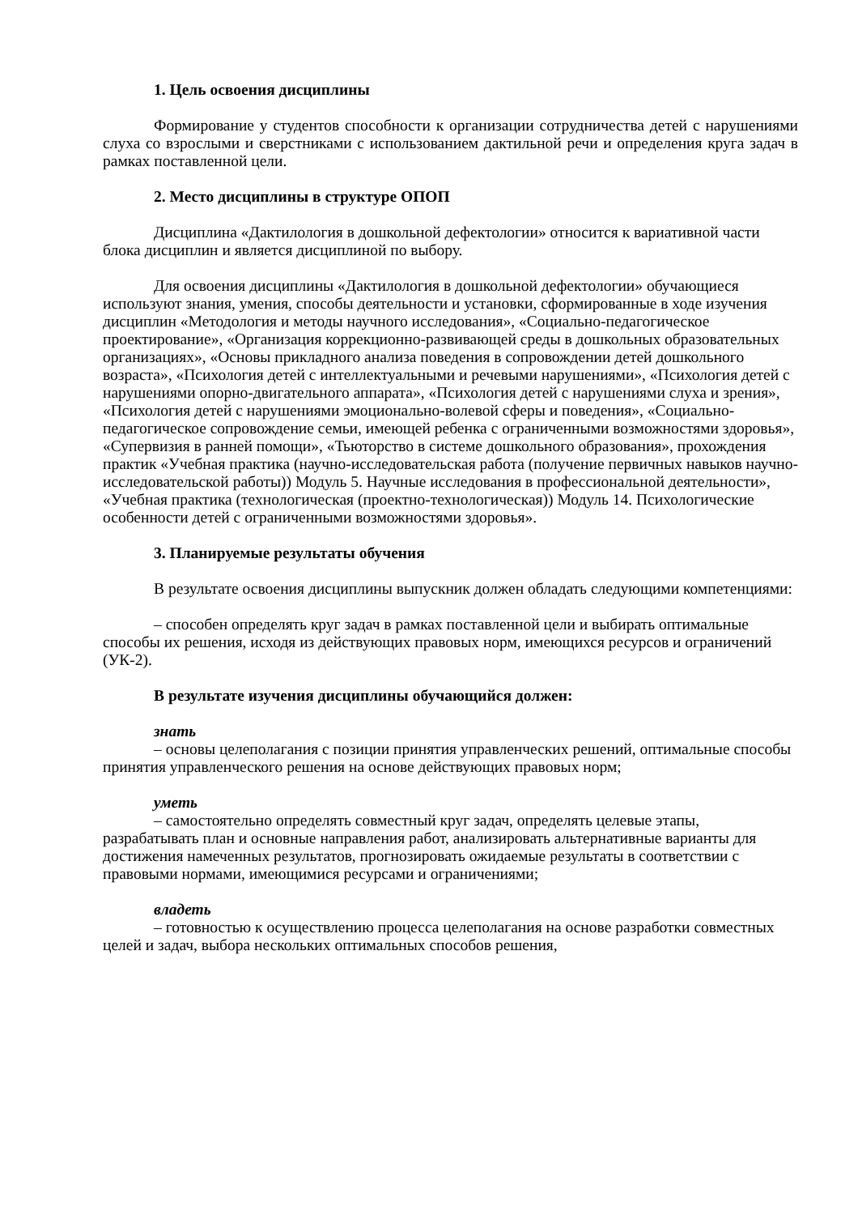1. Цель освоения дисциплины
Формирование у студентов способности к организации сотрудничества детей с нарушениями слуха со взрослыми и сверстниками с использованием дактильной речи и определения круга задач в рамках поставленной цели.
2. Место дисциплины в структуре ОПОП
Дисциплина «Дактилология в дошкольной дефектологии» относится к вариативной части блока дисциплин и является дисциплиной по выбору.
Для освоения дисциплины «Дактилология в дошкольной дефектологии» обучающиеся используют знания, умения, способы деятельности и установки, сформированные в ходе изучения дисциплин «Методология и методы научного исследования», «Социально-педагогическое проектирование», «Организация коррекционно-развивающей среды в дошкольных образовательных организациях», «Основы прикладного анализа поведения в сопровождении детей дошкольного возраста», «Психология детей с интеллектуальными и речевыми нарушениями», «Психология детей с нарушениями опорно-двигательного аппарата», «Психология детей с нарушениями слуха и зрения», «Психология детей с нарушениями эмоционально-волевой сферы и поведения», «Социально-педагогическое сопровождение семьи, имеющей ребенка с ограниченными возможностями здоровья», «Супервизия в ранней помощи», «Тьюторство в системе дошкольного образования», прохождения практик «Учебная практика (научно-исследовательская работа (получение первичных навыков научно-исследовательской работы)) Модуль 5. Научные исследования в профессиональной деятельности», «Учебная практика (технологическая (проектно-технологическая)) Модуль 14. Психологические особенности детей с ограниченными возможностями здоровья».
3. Планируемые результаты обучения
В результате освоения дисциплины выпускник должен обладать следующими компетенциями:
– способен определять круг задач в рамках поставленной цели и выбирать оптимальные способы их решения, исходя из действующих правовых норм, имеющихся ресурсов и ограничений (УК-2).
В результате изучения дисциплины обучающийся должен:
знать
– основы целеполагания с позиции принятия управленческих решений, оптимальные способы принятия управленческого решения на основе действующих правовых норм;
уметь
– самостоятельно определять совместный круг задач, определять целевые этапы, разрабатывать план и основные направления работ, анализировать альтернативные варианты для достижения намеченных результатов, прогнозировать ожидаемые результаты в соответствии с правовыми нормами, имеющимися ресурсами и ограничениями;
владеть
– готовностью к осуществлению процесса целеполагания на основе разработки совместных целей и задач, выбора нескольких оптимальных способов решения,